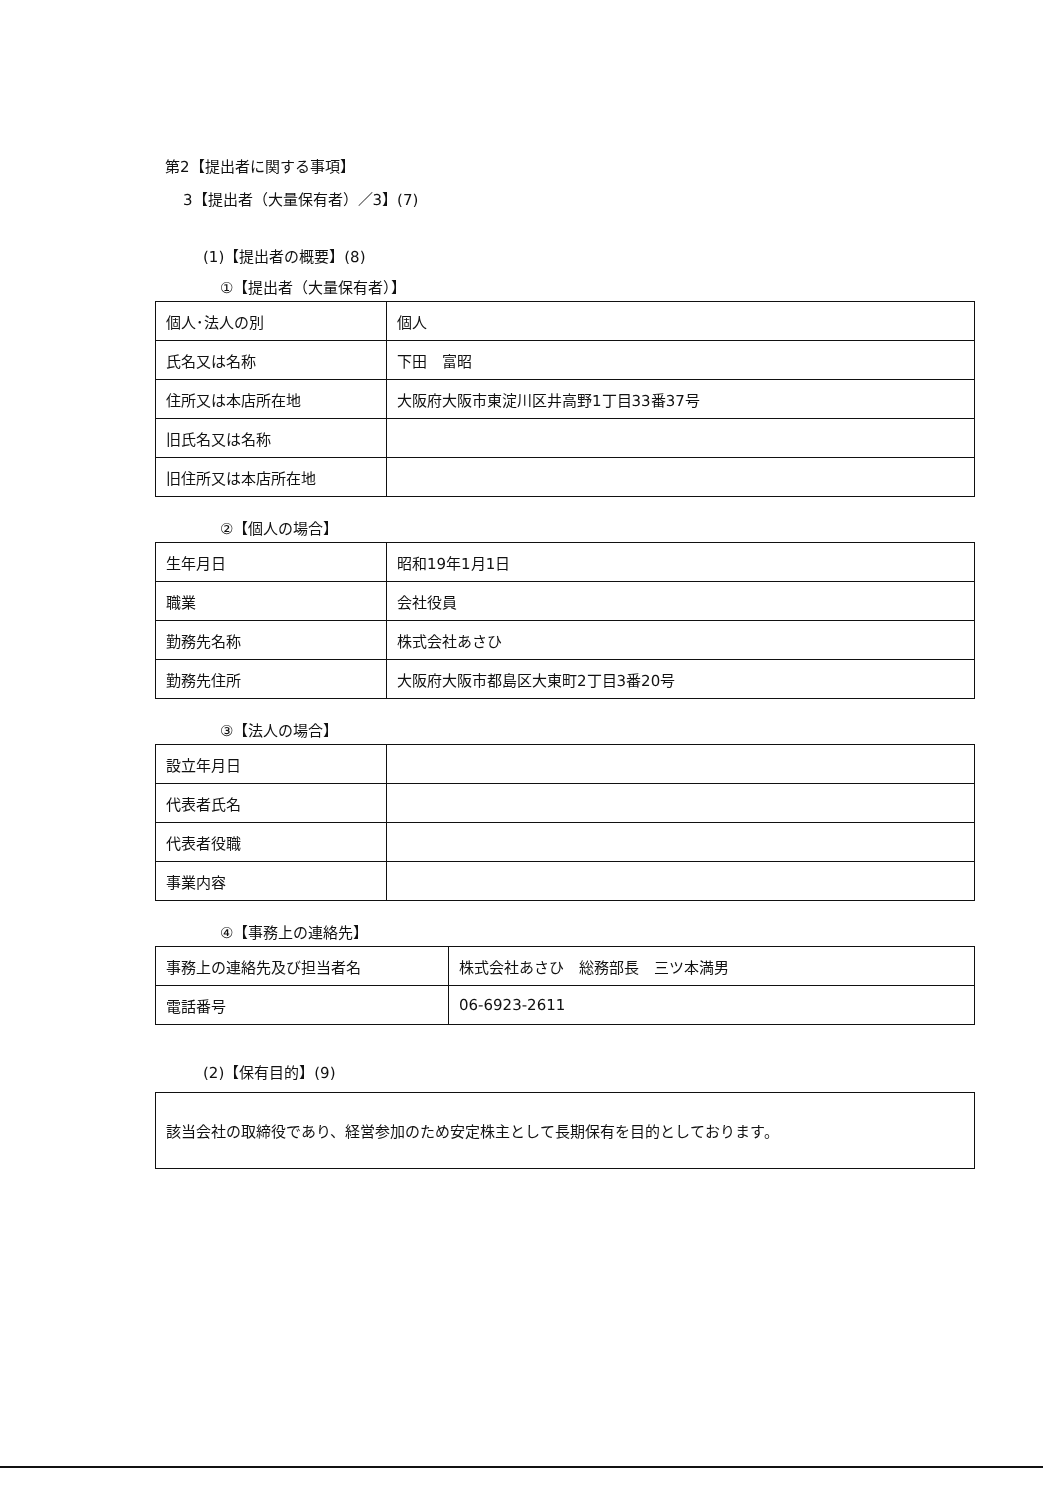第2【提出者に関する事項】
3【提出者（大量保有者）／3】(7)
(1)【提出者の概要】(8)
①【提出者（大量保有者）】
| 個人･法人の別 | 個人 |
| 氏名又は名称 | 下田 富昭 |
| 住所又は本店所在地 | 大阪府大阪市東淀川区井高野1丁目33番37号 |
| 旧氏名又は名称 | |
| 旧住所又は本店所在地 | |
②【個人の場合】
| 生年月日 | 昭和19年1月1日 |
| 職業 | 会社役員 |
| 勤務先名称 | 株式会社あさひ |
| 勤務先住所 | 大阪府大阪市都島区大東町2丁目3番20号 |
③【法人の場合】
| 設立年月日 | |
| 代表者氏名 | |
| 代表者役職 | |
| 事業内容 | |
④【事務上の連絡先】
| 事務上の連絡先及び担当者名 | 株式会社あさひ 総務部長 三ツ本満男 |
| 電話番号 | 06-6923-2611 |
(2)【保有目的】(9)
該当会社の取締役であり、経営参加のため安定株主として長期保有を目的としております。